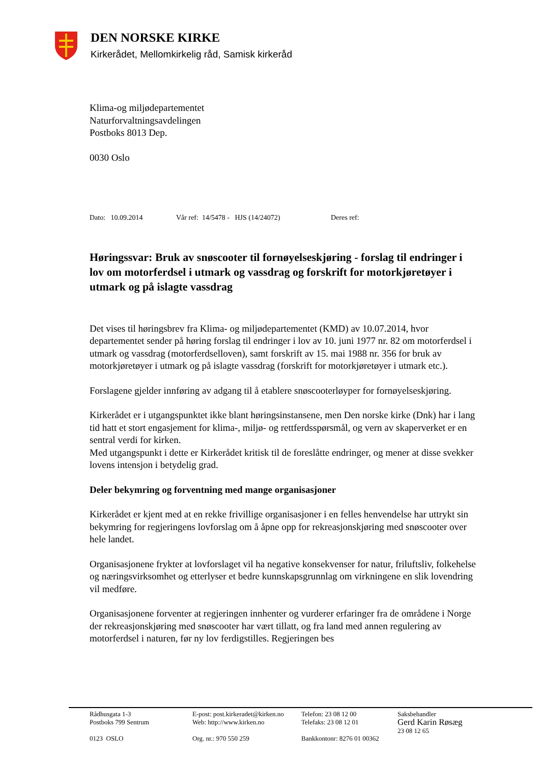DEN NORSKE KIRKE
Kirkerådet, Mellomkirkelig råd, Samisk kirkeråd
Klima-og miljødepartementet
Naturforvaltningsavdelingen
Postboks 8013 Dep.
0030 Oslo
Dato: 10.09.2014 Vår ref: 14/5478 - HJS (14/24072) Deres ref:
Høringssvar: Bruk av snøscooter til fornøyelseskjøring - forslag til endringer i lov om motorferdsel i utmark og vassdrag og forskrift for motorkjøretøyer i utmark og på islagte vassdrag
Det vises til høringsbrev fra Klima- og miljødepartementet (KMD) av 10.07.2014, hvor departementet sender på høring forslag til endringer i lov av 10. juni 1977 nr. 82 om motorferdsel i utmark og vassdrag (motorferdselloven), samt forskrift av 15. mai 1988 nr. 356 for bruk av motorkjøretøyer i utmark og på islagte vassdrag (forskrift for motorkjøretøyer i utmark etc.).
Forslagene gjelder innføring av adgang til å etablere snøscooterløyper for fornøyelseskjøring.
Kirkerådet er i utgangspunktet ikke blant høringsinstansene, men Den norske kirke (Dnk) har i lang tid hatt et stort engasjement for klima-, miljø- og rettferdsspørsmål, og vern av skaperverket er en sentral verdi for kirken.
Med utgangspunkt i dette er Kirkerådet kritisk til de foreslåtte endringer, og mener at disse svekker lovens intensjon i betydelig grad.
Deler bekymring og forventning med mange organisasjoner
Kirkerådet er kjent med at en rekke frivillige organisasjoner i en felles henvendelse har uttrykt sin bekymring for regjeringens lovforslag om å åpne opp for rekreasjonskjøring med snøscooter over hele landet.
Organisasjonene frykter at lovforslaget vil ha negative konsekvenser for natur, friluftsliv, folkehelse og næringsvirksomhet og etterlyser et bedre kunnskapsgrunnlag om virkningene en slik lovendring vil medføre.
Organisasjonene forventer at regjeringen innhenter og vurderer erfaringer fra de områdene i Norge der rekreasjonskjøring med snøscooter har vært tillatt, og fra land med annen regulering av motorferdsel i naturen, før ny lov ferdigstilles. Regjeringen bes
Rådhusgata 1-3
Postboks 799 Sentrum
0123 OSLO
E-post: post.kirkeradet@kirken.no
Web: http://www.kirken.no
Org. nr.: 970 550 259
Telefon: 23 08 12 00
Telefaks: 23 08 12 01
Bankkontonr: 8276 01 00362
Saksbehandler
Gerd Karin Røsæg
23 08 12 65